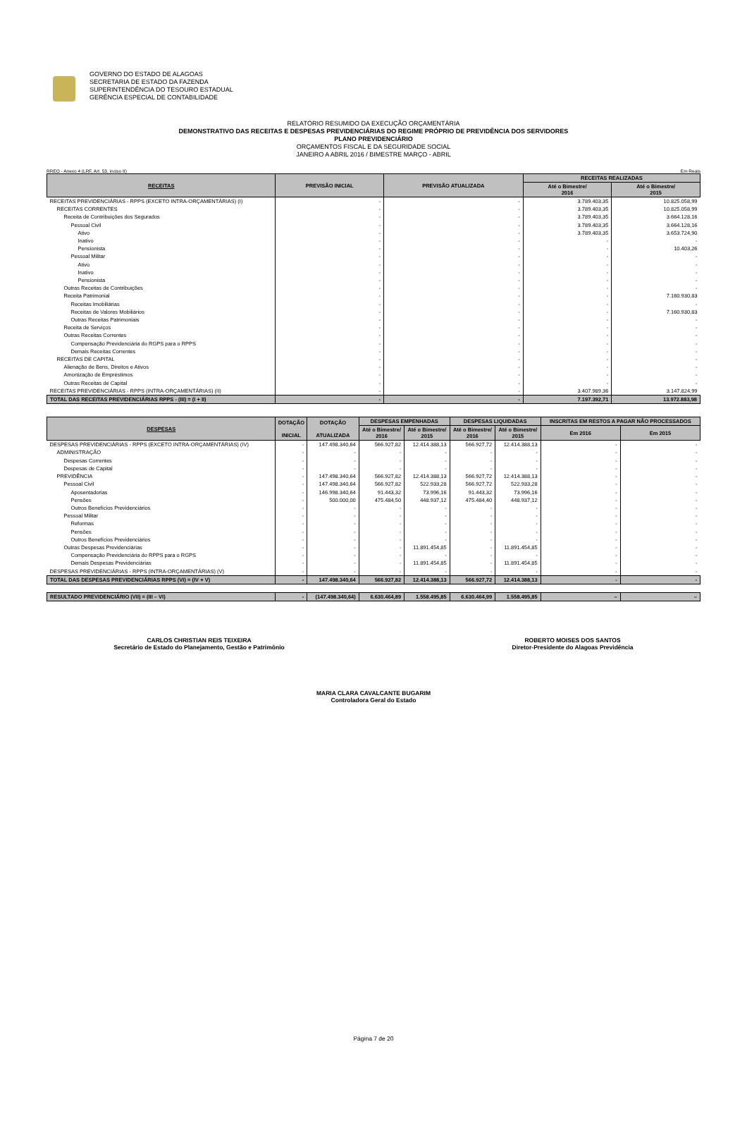GOVERNO DO ESTADO DE ALAGOAS
SECRETARIA DE ESTADO DA FAZENDA
SUPERINTENDÊNCIA DO TESOURO ESTADUAL
GERÊNCIA ESPECIAL DE CONTABILIDADE
RELATÓRIO RESUMIDO DA EXECUÇÃO ORÇAMENTÁRIA
DEMONSTRATIVO DAS RECEITAS E DESPESAS PREVIDENCIÁRIAS DO REGIME PRÓPRIO DE PREVIDÊNCIA DOS SERVIDORES
PLANO PREVIDENCIÁRIO
ORÇAMENTOS FISCAL E DA SEGURIDADE SOCIAL
JANEIRO A ABRIL 2016 / BIMESTRE MARÇO - ABRIL
RREO - Anexo 4 (LRF, Art. 53, inciso II) Em Reais
| RECEITAS | PREVISÃO INICIAL | PREVISÃO ATUALIZADA | RECEITAS REALIZADAS | |
| --- | --- | --- | --- | --- |
| | | | Até o Bimestre/ 2016 | Até o Bimestre/ 2015 |
| RECEITAS PREVIDENCIÁRIAS - RPPS (EXCETO INTRA-ORÇAMENTÁRIAS) (I) | - | - | 3.789.403,35 | 10.825.058,99 |
| RECEITAS CORRENTES | - | - | 3.789.403,35 | 10.825.058,99 |
| Receita de Contribuições dos Segurados | - | - | 3.789.403,35 | 3.664.128,16 |
| Pessoal Civil | - | - | 3.789.403,35 | 3.664.128,16 |
| Ativo | - | - | 3.789.403,35 | 3.653.724,90 |
| Inativo | - | - | - | - |
| Pensionista | - | - | - | 10.403,26 |
| Pessoal Militar | - | - | - | - |
| Ativo | - | - | - | - |
| Inativo | - | - | - | - |
| Pensionista | - | - | - | - |
| Outras Receitas de Contribuições | - | - | - | - |
| Receita Patrimonial | - | - | - | 7.160.930,83 |
| Receitas Imobiliárias | - | - | - | - |
| Receitas de Valores Mobiliários | - | - | - | 7.160.930,83 |
| Outras Receitas Patrimoniais | - | - | - | - |
| Receita de Serviços | - | - | - | - |
| Outras Receitas Correntes | - | - | - | - |
| Compensação Previdenciária do RGPS para o RPPS | - | - | - | - |
| Demais Receitas Correntes | - | - | - | - |
| RECEITAS DE CAPITAL | - | - | - | - |
| Alienação de Bens, Direitos e Ativos | - | - | - | - |
| Amortização de Empréstimos | - | - | - | - |
| Outras Receitas de Capital | - | - | - | - |
| RECEITAS PREVIDENCIÁRIAS - RPPS (INTRA-ORÇAMENTÁRIAS) (II) | - | - | 3.407.989,36 | 3.147.824,99 |
| TOTAL DAS RECEITAS PREVIDENCIÁRIAS RPPS - (III) = (I + II) | - | - | 7.197.392,71 | 13.972.883,98 |
| DESPESAS | DOTAÇÃO INICIAL | DOTAÇÃO ATUALIZADA | DESPESAS EMPENHADAS | | DESPESAS LIQUIDADAS | | INSCRITAS EM RESTOS A PAGAR NÃO PROCESSADOS | |
| --- | --- | --- | --- | --- | --- | --- | --- | --- |
| | | | Até o Bimestre/ 2016 | Até o Bimestre/ 2015 | Até o Bimestre/ 2016 | Até o Bimestre/ 2015 | Em 2016 | Em 2015 |
| DESPESAS PREVIDENCIÁRIAS - RPPS (EXCETO INTRA-ORÇAMENTÁRIAS) (IV) | - | 147.498.340,64 | 566.927,82 | 12.414.388,13 | 566.927,72 | 12.414.388,13 | - | - |
| ADMINISTRAÇÃO | - | - | - | - | - | - | - | - |
| Despesas Correntes | - | - | - | - | - | - | - | - |
| Despesas de Capital | - | - | - | - | - | - | - | - |
| PREVIDÊNCIA | - | 147.498.340,64 | 566.927,82 | 12.414.388,13 | 566.927,72 | 12.414.388,13 | - | - |
| Pessoal Civil | - | 147.498.340,64 | 566.927,82 | 522.933,28 | 566.927,72 | 522.933,28 | - | - |
| Aposentadorias | - | 146.998.340,64 | 91.443,32 | 73.996,16 | 91.443,32 | 73.996,16 | - | - |
| Pensões | - | 500.000,00 | 475.484,50 | 448.937,12 | 475.484,40 | 448.937,12 | - | - |
| Outros Benefícios Previdenciários | - | - | - | - | - | - | - | - |
| Pessoal Militar | - | - | - | - | - | - | - | - |
| Reformas | - | - | - | - | - | - | - | - |
| Pensões | - | - | - | - | - | - | - | - |
| Outros Benefícios Previdenciários | - | - | - | - | - | - | - | - |
| Outras Despesas Previdenciárias | - | - | - | 11.891.454,85 | - | 11.891.454,85 | - | - |
| Compensação Previdenciária do RPPS para o RGPS | - | - | - | - | - | - | - | - |
| Demais Despesas Previdenciárias | - | - | - | 11.891.454,85 | - | 11.891.454,85 | - | - |
| DESPESAS PREVIDENCIÁRIAS - RPPS (INTRA-ORÇAMENTÁRIAS) (V) | - | - | - | - | - | - | - | - |
| TOTAL DAS DESPESAS PREVIDENCIÁRIAS RPPS (VI) = (IV + V) | - | 147.498.340,64 | 566.927,82 | 12.414.388,13 | 566.927,72 | 12.414.388,13 | - | - |
| RESULTADO PREVIDENCIÁRIO (VII) = (III – VI) | - | (147.498.340,64) | 6.630.464,89 | 1.558.495,85 | 6.630.464,99 | 1.558.495,85 | – | – |
CARLOS CHRISTIAN REIS TEIXEIRA
Secretário de Estado do Planejamento, Gestão e Patrimônio
ROBERTO MOISES DOS SANTOS
Diretor-Presidente do Alagoas Previdência
MARIA CLARA CAVALCANTE BUGARIM
Controladora Geral do Estado
Página 7 de 20